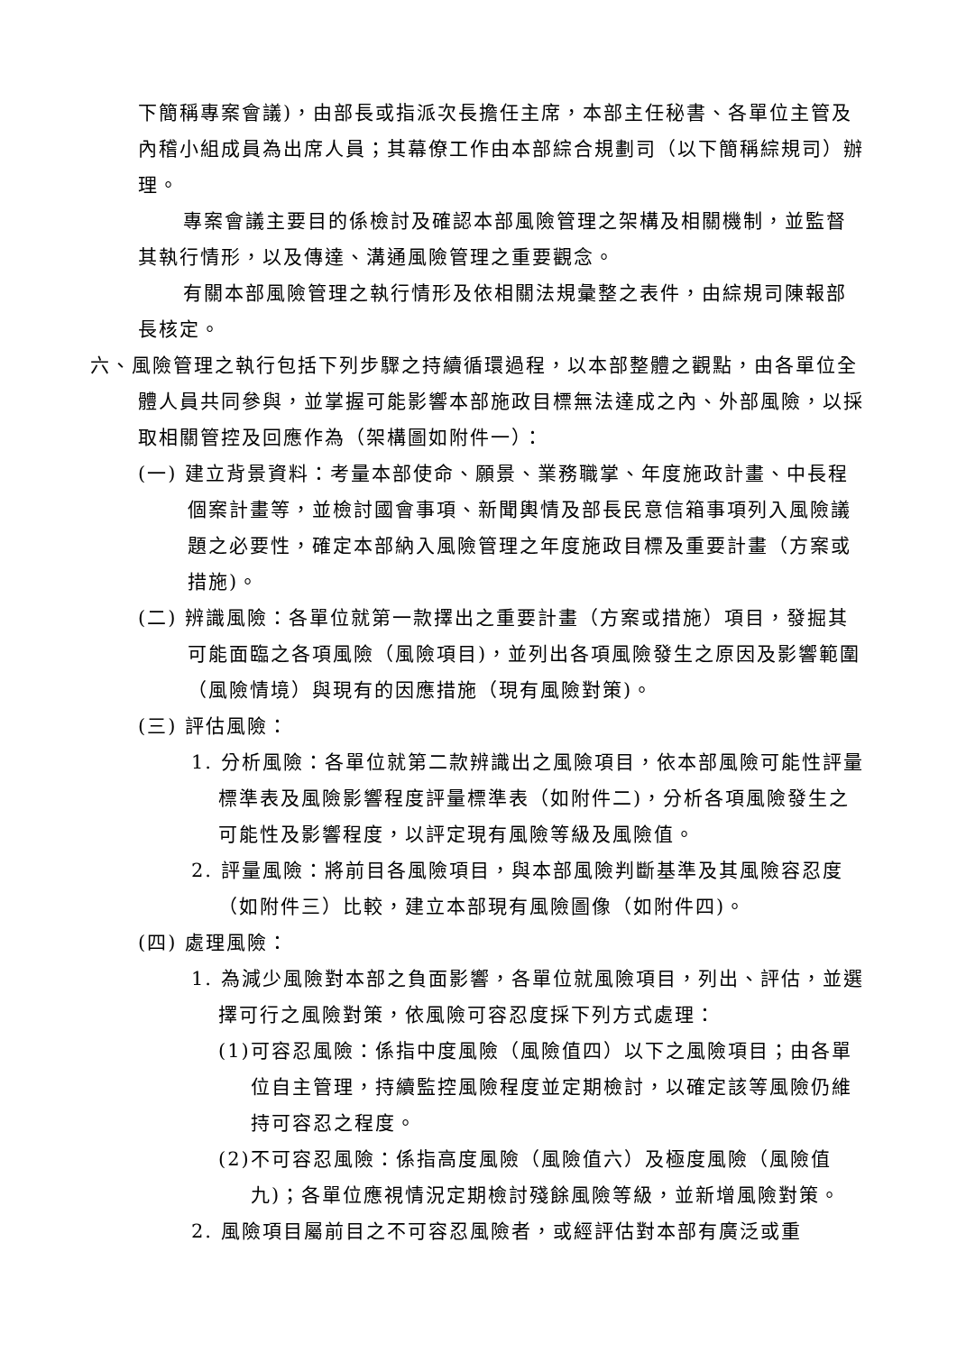下簡稱專案會議)，由部長或指派次長擔任主席，本部主任秘書、各單位主管及內稽小組成員為出席人員；其幕僚工作由本部綜合規劃司（以下簡稱綜規司）辦理。
專案會議主要目的係檢討及確認本部風險管理之架構及相關機制，並監督其執行情形，以及傳達、溝通風險管理之重要觀念。
有關本部風險管理之執行情形及依相關法規彙整之表件，由綜規司陳報部長核定。
六、風險管理之執行包括下列步驟之持續循環過程，以本部整體之觀點，由各單位全體人員共同參與，並掌握可能影響本部施政目標無法達成之內、外部風險，以採取相關管控及回應作為（架構圖如附件一）：
(一) 建立背景資料：考量本部使命、願景、業務職掌、年度施政計畫、中長程個案計畫等，並檢討國會事項、新聞輿情及部長民意信箱事項列入風險議題之必要性，確定本部納入風險管理之年度施政目標及重要計畫（方案或措施)。
(二) 辨識風險：各單位就第一款擇出之重要計畫（方案或措施）項目，發掘其可能面臨之各項風險（風險項目)，並列出各項風險發生之原因及影響範圍（風險情境）與現有的因應措施（現有風險對策)。
(三) 評估風險：
1. 分析風險：各單位就第二款辨識出之風險項目，依本部風險可能性評量標準表及風險影響程度評量標準表（如附件二)，分析各項風險發生之可能性及影響程度，以評定現有風險等級及風險值。
2. 評量風險：將前目各風險項目，與本部風險判斷基準及其風險容忍度（如附件三）比較，建立本部現有風險圖像（如附件四)。
(四) 處理風險：
1. 為減少風險對本部之負面影響，各單位就風險項目，列出、評估，並選擇可行之風險對策，依風險可容忍度採下列方式處理：
(1)可容忍風險：係指中度風險（風險值四）以下之風險項目；由各單位自主管理，持續監控風險程度並定期檢討，以確定該等風險仍維持可容忍之程度。
(2)不可容忍風險：係指高度風險（風險值六）及極度風險（風險值九)；各單位應視情況定期檢討殘餘風險等級，並新增風險對策。
2. 風險項目屬前目之不可容忍風險者，或經評估對本部有廣泛或重